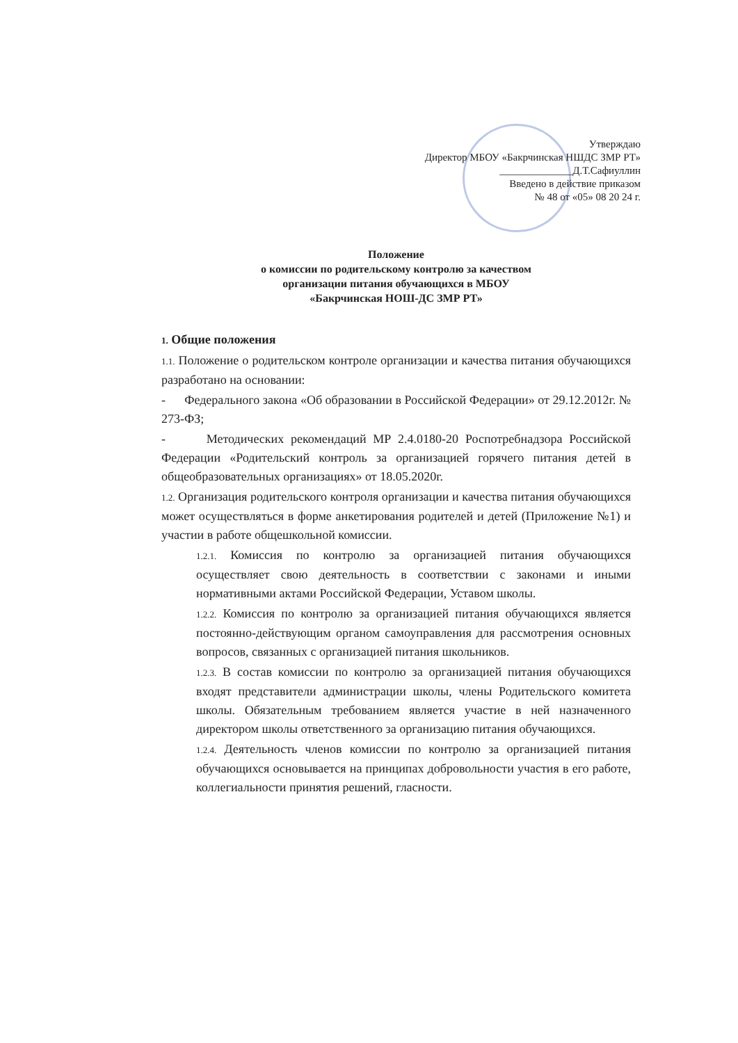Утверждаю
Директор МБОУ «Бакрчинская НШДС ЗМР РТ»
______________Д.Т.Сафиуллин
Введено в действие приказом
№ 48 от «05» 08 20 24 г.
Положение
о комиссии по родительскому контролю за качеством
организации питания обучающихся в МБОУ
«Бакрчинская НОШ-ДС ЗМР РТ»
1. Общие положения
1.1. Положение о родительском контроле организации и качества питания обучающихся разработано на основании:
- Федерального закона «Об образовании в Российской Федерации» от 29.12.2012г. № 273-ФЗ;
- Методических рекомендаций МР 2.4.0180-20 Роспотребнадзора Российской Федерации «Родительский контроль за организацией горячего питания детей в общеобразовательных организациях» от 18.05.2020г.
1.2. Организация родительского контроля организации и качества питания обучающихся может осуществляться в форме анкетирования родителей и детей (Приложение №1) и участии в работе общешкольной комиссии.
1.2.1. Комиссия по контролю за организацией питания обучающихся осуществляет свою деятельность в соответствии с законами и иными нормативными актами Российской Федерации, Уставом школы.
1.2.2. Комиссия по контролю за организацией питания обучающихся является постоянно-действующим органом самоуправления для рассмотрения основных вопросов, связанных с организацией питания школьников.
1.2.3. В состав комиссии по контролю за организацией питания обучающихся входят представители администрации школы, члены Родительского комитета школы. Обязательным требованием является участие в ней назначенного директором школы ответственного за организацию питания обучающихся.
1.2.4. Деятельность членов комиссии по контролю за организацией питания обучающихся основывается на принципах добровольности участия в его работе, коллегиальности принятия решений, гласности.